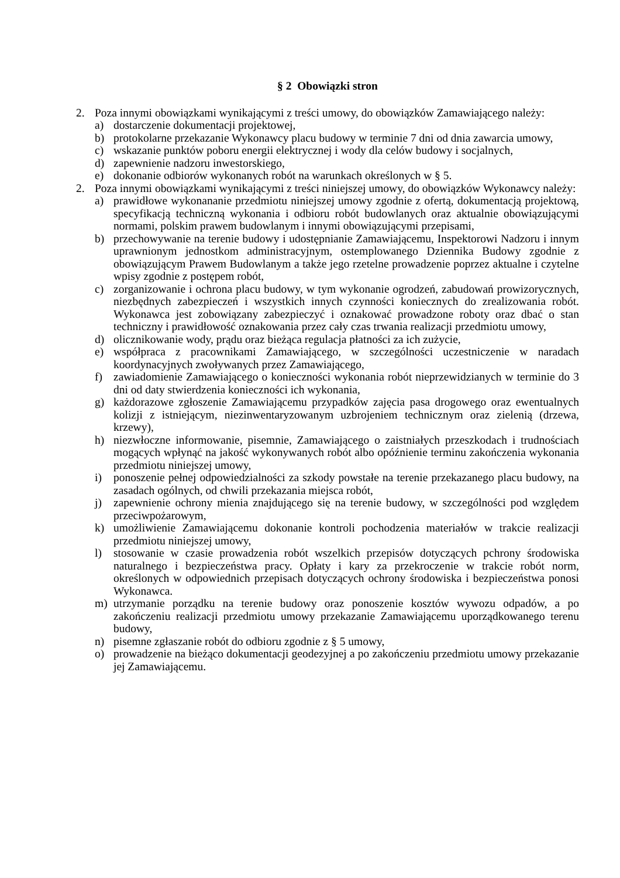§ 2 Obowiązki stron
2. Poza innymi obowiązkami wynikającymi z treści umowy, do obowiązków Zamawiającego należy:
a) dostarczenie dokumentacji projektowej,
b) protokolarne przekazanie Wykonawcy placu budowy w terminie 7 dni od dnia zawarcia umowy,
c) wskazanie punktów poboru energii elektrycznej i wody dla celów budowy i socjalnych,
d) zapewnienie nadzoru inwestorskiego,
e) dokonanie odbiorów wykonanych robót na warunkach określonych w § 5.
2. Poza innymi obowiązkami wynikającymi z treści niniejszej umowy, do obowiązków Wykonawcy należy:
a) prawidłowe wykonananie przedmiotu niniejszej umowy zgodnie z ofertą, dokumentacją projektową, specyfikacją techniczną wykonania i odbioru robót budowlanych oraz aktualnie obowiązującymi normami, polskim prawem budowlanym i innymi obowiązującymi przepisami,
b) przechowywanie na terenie budowy i udostępnianie Zamawiającemu, Inspektorowi Nadzoru i innym uprawnionym jednostkom administracyjnym, ostemplowanego Dziennika Budowy zgodnie z obowiązującym Prawem Budowlanym a także jego rzetelne prowadzenie poprzez aktualne i czytelne wpisy zgodnie z postępem robót,
c) zorganizowanie i ochrona placu budowy, w tym wykonanie ogrodzeń, zabudowań prowizorycznych, niezbędnych zabezpieczeń i wszystkich innych czynności koniecznych do zrealizowania robót. Wykonawca jest zobowiązany zabezpieczyć i oznakować prowadzone roboty oraz dbać o stan techniczny i prawidłowość oznakowania przez cały czas trwania realizacji przedmiotu umowy,
d) olicznikowanie wody, prądu oraz bieżąca regulacja płatności za ich zużycie,
e) współpraca z pracownikami Zamawiającego, w szczególności uczestniczenie w naradach koordynacyjnych zwoływanych przez Zamawiającego,
f) zawiadomienie Zamawiającego o konieczności wykonania robót nieprzewidzianych w terminie do 3 dni od daty stwierdzenia konieczności ich wykonania,
g) każdorazowe zgłoszenie Zamawiającemu przypadków zajęcia pasa drogowego oraz ewentualnych kolizji z istniejącym, niezinwentaryzowanym uzbrojeniem technicznym oraz zielenią (drzewa, krzewy),
h) niezwłoczne informowanie, pisemnie, Zamawiającego o zaistniałych przeszkodach i trudnościach mogących wpłynąć na jakość wykonywanych robót albo opóźnienie terminu zakończenia wykonania przedmiotu niniejszej umowy,
i) ponoszenie pełnej odpowiedzialności za szkody powstałe na terenie przekazanego placu budowy, na zasadach ogólnych, od chwili przekazania miejsca robót,
j) zapewnienie ochrony mienia znajdującego się na terenie budowy, w szczególności pod względem przeciwpożarowym,
k) umożliwienie Zamawiającemu dokonanie kontroli pochodzenia materiałów w trakcie realizacji przedmiotu niniejszej umowy,
l) stosowanie w czasie prowadzenia robót wszelkich przepisów dotyczących pchrony środowiska naturalnego i bezpieczeństwa pracy. Opłaty i kary za przekroczenie w trakcie robót norm, określonych w odpowiednich przepisach dotyczących ochrony środowiska i bezpieczeństwa ponosi Wykonawca.
m) utrzymanie porządku na terenie budowy oraz ponoszenie kosztów wywozu odpadów, a po zakończeniu realizacji przedmiotu umowy przekazanie Zamawiającemu uporządkowanego terenu budowy,
n) pisemne zgłaszanie robót do odbioru zgodnie z § 5 umowy,
o) prowadzenie na bieżąco dokumentacji geodezyjnej a po zakończeniu przedmiotu umowy przekazanie jej Zamawiającemu.